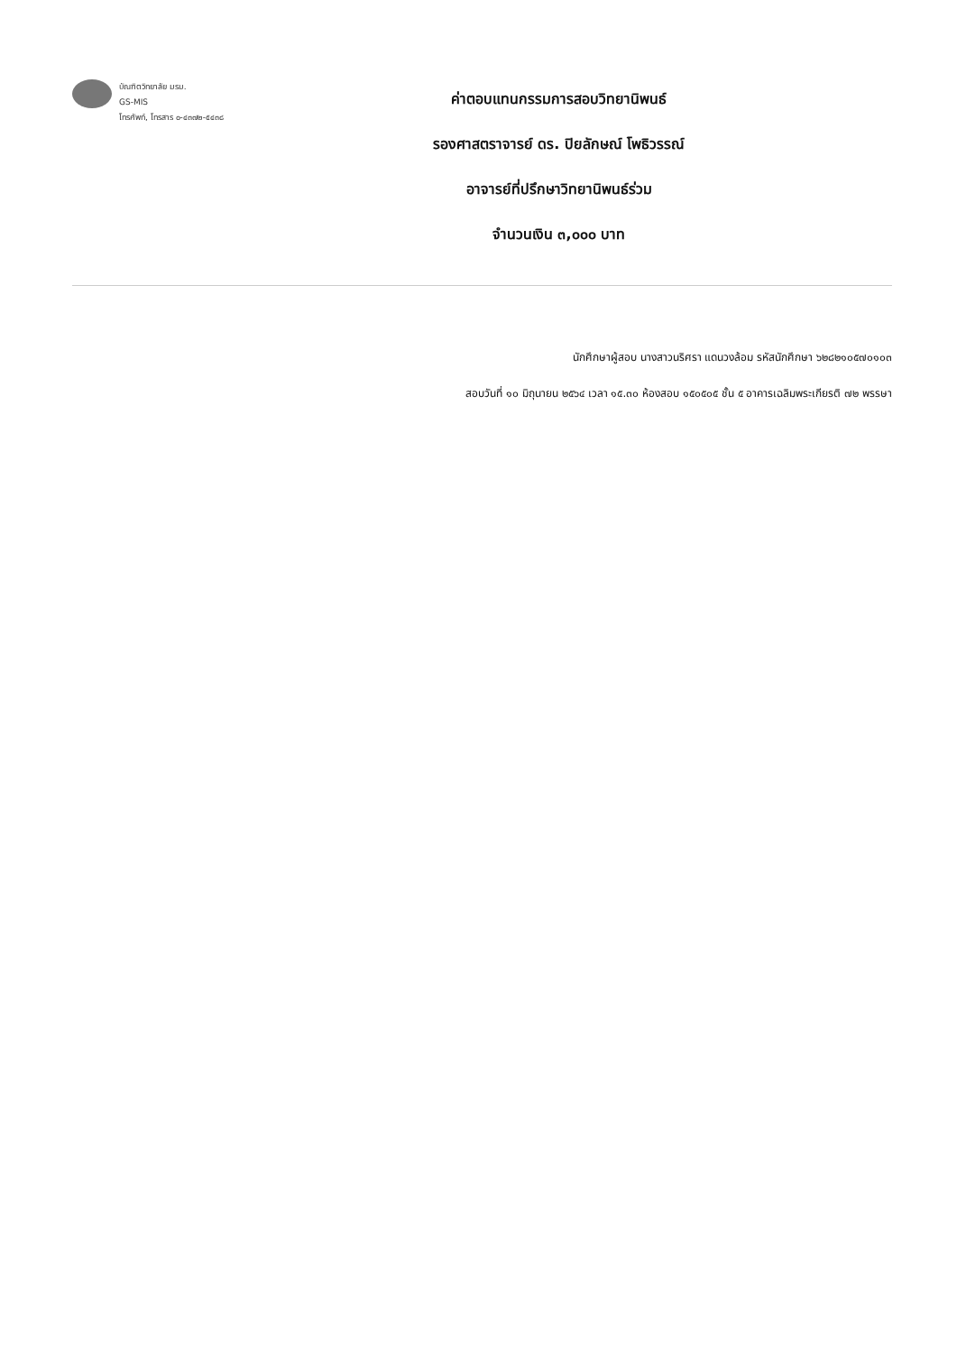บัณฑิตวิทยาลัย มรม.
GS-MIS
โทรศัพท์, โทรสาร ๐-๔๓๗๒-๕๔๓๘
ค่าตอบแทนกรรมการสอบวิทยานิพนธ์
รองศาสตราจารย์ ดร. ปิยลักษณ์ โพธิวรรณ์
อาจารย์ที่ปรึกษาวิทยานิพนธ์ร่วม
จำนวนเงิน ๓,๐๐๐ บาท
นักศึกษาผู้สอบ นางสาวนริศรา แดนวงล้อม รหัสนักศึกษา ๖๒๘๒๑๐๕๗๐๑๐๓
สอบวันที่ ๑๐ มิถุนายน ๒๕๖๔ เวลา ๑๕.๓๐ ห้องสอบ ๑๕๐๕๐๕ ชั้น ๕ อาคารเฉลิมพระเกียรติ ๗๒ พรรษา